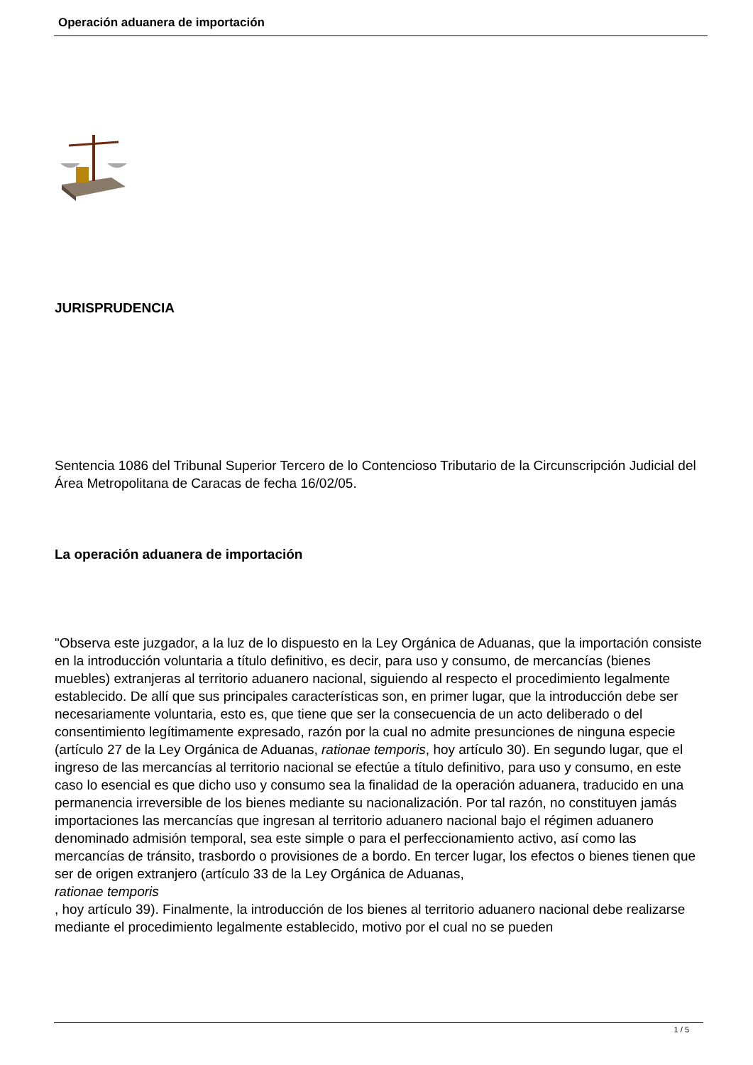Operación aduanera de importación
JURISPRUDENCIA
Sentencia 1086 del Tribunal Superior Tercero de lo Contencioso Tributario de la Circunscripción Judicial del Área Metropolitana de Caracas de fecha 16/02/05.
La operación aduanera de importación
"Observa este juzgador, a la luz de lo dispuesto en la Ley Orgánica de Aduanas, que la importación consiste en la introducción voluntaria a título definitivo, es decir, para uso y consumo, de mercancías (bienes muebles) extranjeras al territorio aduanero nacional, siguiendo al respecto el procedimiento legalmente establecido. De allí que sus principales características son, en primer lugar, que la introducción debe ser necesariamente voluntaria, esto es, que tiene que ser la consecuencia de un acto deliberado o del consentimiento legítimamente expresado, razón por la cual no admite presunciones de ninguna especie (artículo 27 de la Ley Orgánica de Aduanas, rationae temporis, hoy artículo 30). En segundo lugar, que el ingreso de las mercancías al territorio nacional se efectúe a título definitivo, para uso y consumo, en este caso lo esencial es que dicho uso y consumo sea la finalidad de la operación aduanera, traducido en una permanencia irreversible de los bienes mediante su nacionalización. Por tal razón, no constituyen jamás importaciones las mercancías que ingresan al territorio aduanero nacional bajo el régimen aduanero denominado admisión temporal, sea este simple o para el perfeccionamiento activo, así como las mercancías de tránsito, trasbordo o provisiones de a bordo. En tercer lugar, los efectos o bienes tienen que ser de origen extranjero (artículo 33 de la Ley Orgánica de Aduanas,
rationae temporis
, hoy artículo 39). Finalmente, la introducción de los bienes al territorio aduanero nacional debe realizarse mediante el procedimiento legalmente establecido, motivo por el cual no se pueden
1 / 5